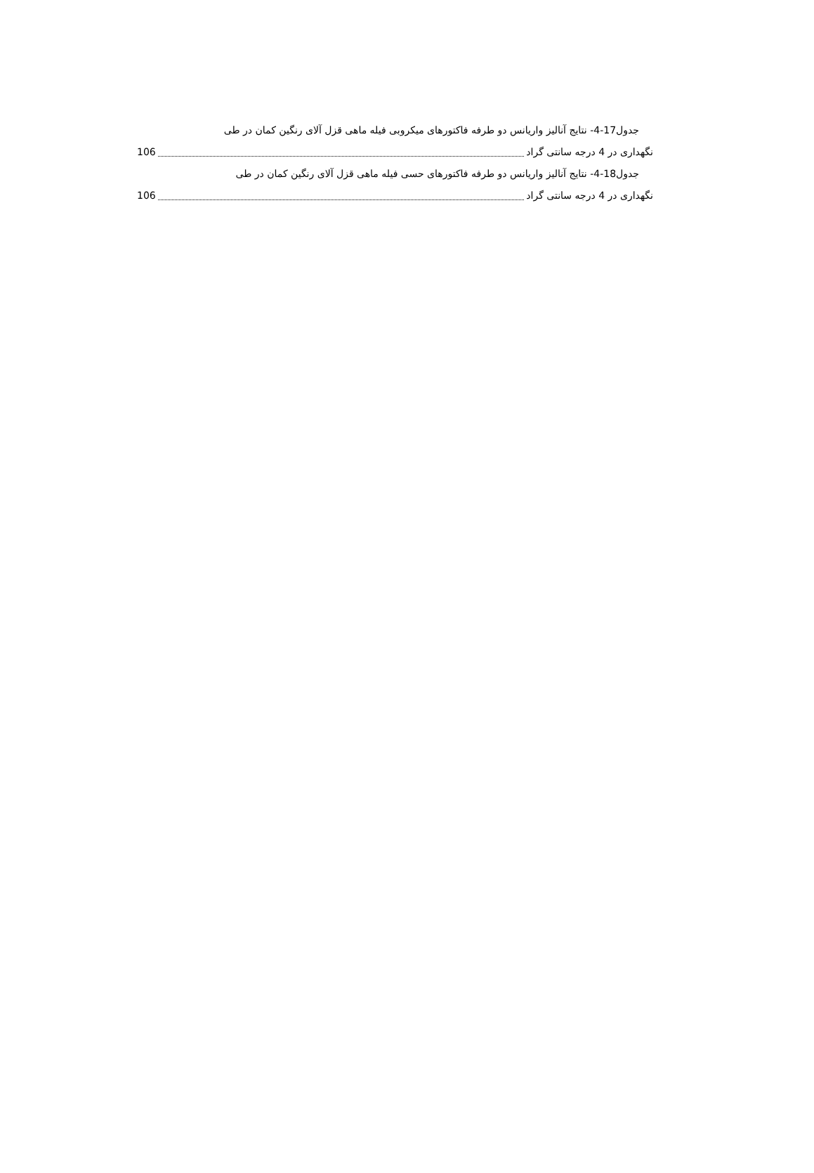جدول17-4- نتایج آنالیز واریانس دو طرفه فاکتورهای میکروبی فیله ماهی قزل آلای رنگین کمان در طی
نگهداری در 4 درجه سانتی گراد 106
جدول18-4- نتایج آنالیز واریانس دو طرفه فاکتورهای حسی فیله ماهی قزل آلای رنگین کمان در طی
نگهداری در 4 درجه سانتی گراد 106